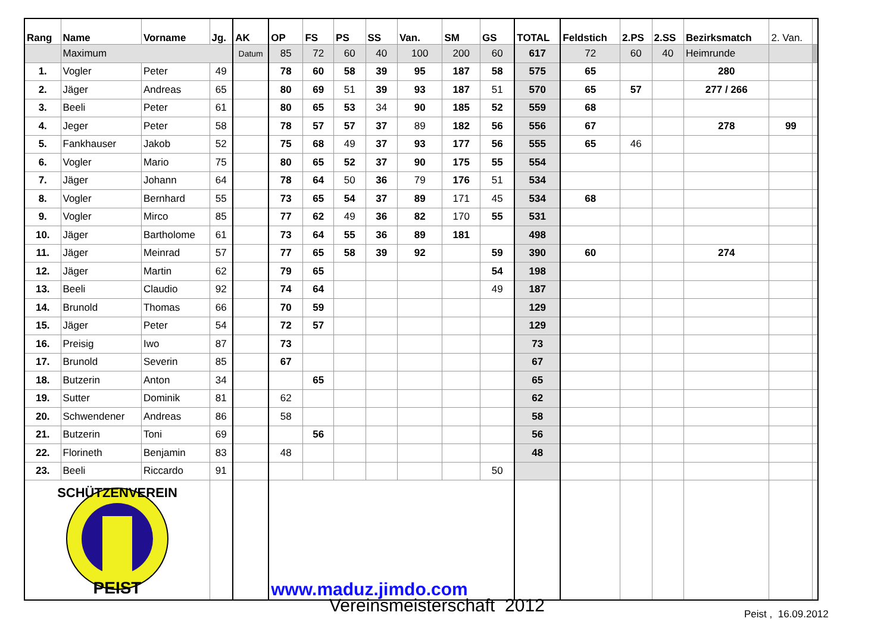| Rang | Name | Vorname | Jg. | AK | OP | FS | PS | SS | Van. | SM | GS | TOTAL | Feldstich | 2.PS | 2.SS | Bezirksmatch | 2. Van. | |
| --- | --- | --- | --- | --- | --- | --- | --- | --- | --- | --- | --- | --- | --- | --- | --- | --- | --- | --- |
| | Maximum | | | Datum | 85 | 72 | 60 | 40 | 100 | 200 | 60 | 617 | 72 | 60 | 40 | Heimrunde | | |
| 1. | Vogler | Peter | 49 | | 78 | 60 | 58 | 39 | 95 | 187 | 58 | 575 | 65 | | | 280 | | |
| 2. | Jäger | Andreas | 65 | | 80 | 69 | 51 | 39 | 93 | 187 | 51 | 570 | 65 | 57 | | 277 / 266 | | |
| 3. | Beeli | Peter | 61 | | 80 | 65 | 53 | 34 | 90 | 185 | 52 | 559 | 68 | | | | | |
| 4. | Jeger | Peter | 58 | | 78 | 57 | 57 | 37 | 89 | 182 | 56 | 556 | 67 | | | 278 | 99 | |
| 5. | Fankhauser | Jakob | 52 | | 75 | 68 | 49 | 37 | 93 | 177 | 56 | 555 | 65 | 46 | | | | |
| 6. | Vogler | Mario | 75 | | 80 | 65 | 52 | 37 | 90 | 175 | 55 | 554 | | | | | | |
| 7. | Jäger | Johann | 64 | | 78 | 64 | 50 | 36 | 79 | 176 | 51 | 534 | | | | | | |
| 8. | Vogler | Bernhard | 55 | | 73 | 65 | 54 | 37 | 89 | 171 | 45 | 534 | 68 | | | | | |
| 9. | Vogler | Mirco | 85 | | 77 | 62 | 49 | 36 | 82 | 170 | 55 | 531 | | | | | | |
| 10. | Jäger | Bartholome | 61 | | 73 | 64 | 55 | 36 | 89 | 181 | | 498 | | | | | | |
| 11. | Jäger | Meinrad | 57 | | 77 | 65 | 58 | 39 | 92 | | 59 | 390 | 60 | | | 274 | | |
| 12. | Jäger | Martin | 62 | | 79 | 65 | | | | | 54 | 198 | | | | | | |
| 13. | Beeli | Claudio | 92 | | 74 | 64 | | | | | 49 | 187 | | | | | | |
| 14. | Brunold | Thomas | 66 | | 70 | 59 | | | | | | 129 | | | | | | |
| 15. | Jäger | Peter | 54 | | 72 | 57 | | | | | | 129 | | | | | | |
| 16. | Preisig | Iwo | 87 | | 73 | | | | | | | 73 | | | | | | |
| 17. | Brunold | Severin | 85 | | 67 | | | | | | | 67 | | | | | | |
| 18. | Butzerin | Anton | 34 | | | 65 | | | | | | 65 | | | | | | |
| 19. | Sutter | Dominik | 81 | | 62 | | | | | | | 62 | | | | | | |
| 20. | Schwendener | Andreas | 86 | | 58 | | | | | | | 58 | | | | | | |
| 21. | Butzerin | Toni | 69 | | | 56 | | | | | | 56 | | | | | | |
| 22. | Florineth | Benjamin | 83 | | 48 | | | | | | | 48 | | | | | | |
| 23. | Beeli | Riccardo | 91 | | | | | | | | 50 | | | | | | | |
| PEIST SCHÜTZENVEREIN | | | | | www.maduz.jimdo.com | | | | | | | | | | | | | |
Vereinsmeisterschaft 2012 Peist , 16.09.2012